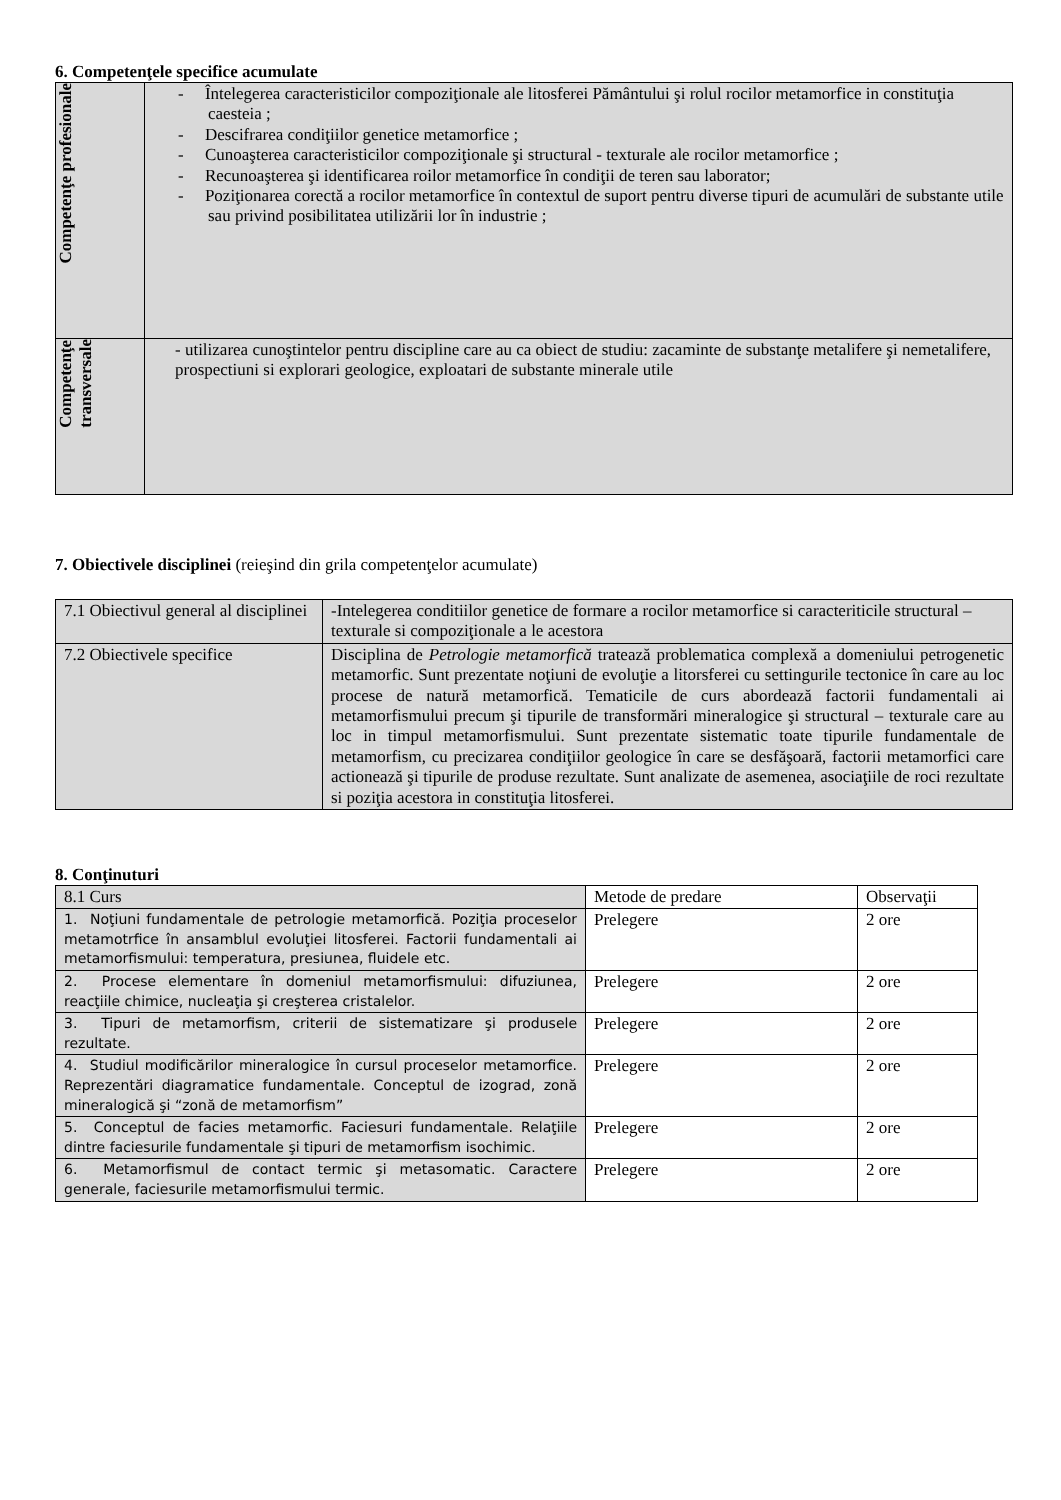6. Competenţele specifice acumulate
| Competenţe profesionale | - Întelegerea caracteristicilor compoziţionale ale litosferei Pământului şi rolul rocilor metamorfice in constituţia caesteia ; - Descifrarea condiţiilor genetice metamorfice ; - Cunoaşterea caracteristicilor compoziţionale şi structural - texturale ale rocilor metamorfice ; - Recunoaşterea şi identificarea roilor metamorfice în condiţii de teren sau laborator; - Poziţionarea corectă a rocilor metamorfice în contextul de suport pentru diverse tipuri de acumulări de substante utile sau privind posibilitatea utilizării lor în industrie ; |
| Competenţe transversale | - utilizarea cunoştintelor pentru discipline care au ca obiect de studiu: zacaminte de substanţe metalifere şi nemetalifere, prospectiuni si explorari geologice, exploatari de substante minerale utile |
7. Obiectivele disciplinei (reieşind din grila competenţelor acumulate)
| 7.1 Obiectivul general al disciplinei | -Intelegerea conditiilor genetice de formare a rocilor metamorfice si caracteriticile structural – texturale si compoziţionale a le acestora |
| 7.2 Obiectivele specifice | Disciplina de Petrologie metamorfică tratează problematica complexă a domeniului petrogenetic metamorfic. Sunt prezentate noţiuni de evoluţie a litorsferei cu settingurile tectonice în care au loc procese de natură metamorfică. Tematicile de curs abordează factorii fundamentali ai metamorfismului precum şi tipurile de transformări mineralogice şi structural – texturale care au loc in timpul metamorfismului. Sunt prezentate sistematic toate tipurile fundamentale de metamorfism, cu precizarea condiţiilor geologice în care se desfăşoară, factorii metamorfici care actionează şi tipurile de produse rezultate. Sunt analizate de asemenea, asociaţiile de roci rezultate si poziţia acestora in constituţia litosferei. |
8. Conţinuturi
| 8.1 Curs | Metode de predare | Observaţii |
| 1. Noţiuni fundamentale de petrologie metamorfică. Poziţia proceselor metamotrfice în ansamblul evoluţiei litosferei. Factorii fundamentali ai metamorfismului: temperatura, presiunea, fluidele etc. | Prelegere | 2 ore |
| 2. Procese elementare în domeniul metamorfismului: difuziunea, reacţiile chimice, nucleaţia şi creşterea cristalelor. | Prelegere | 2 ore |
| 3. Tipuri de metamorfism, criterii de sistematizare şi produsele rezultate. | Prelegere | 2 ore |
| 4. Studiul modificărilor mineralogice în cursul proceselor metamorfice. Reprezentări diagramatice fundamentale. Conceptul de izograd, zonă mineralogică şi “zonă de metamorfism” | Prelegere | 2 ore |
| 5. Conceptul de facies metamorfic. Faciesuri fundamentale. Relaţiile dintre faciesurile fundamentale şi tipuri de metamorfism isochimic. | Prelegere | 2 ore |
| 6. Metamorfismul de contact termic şi metasomatic. Caractere generale, faciesurile metamorfismului termic. | Prelegere | 2 ore |